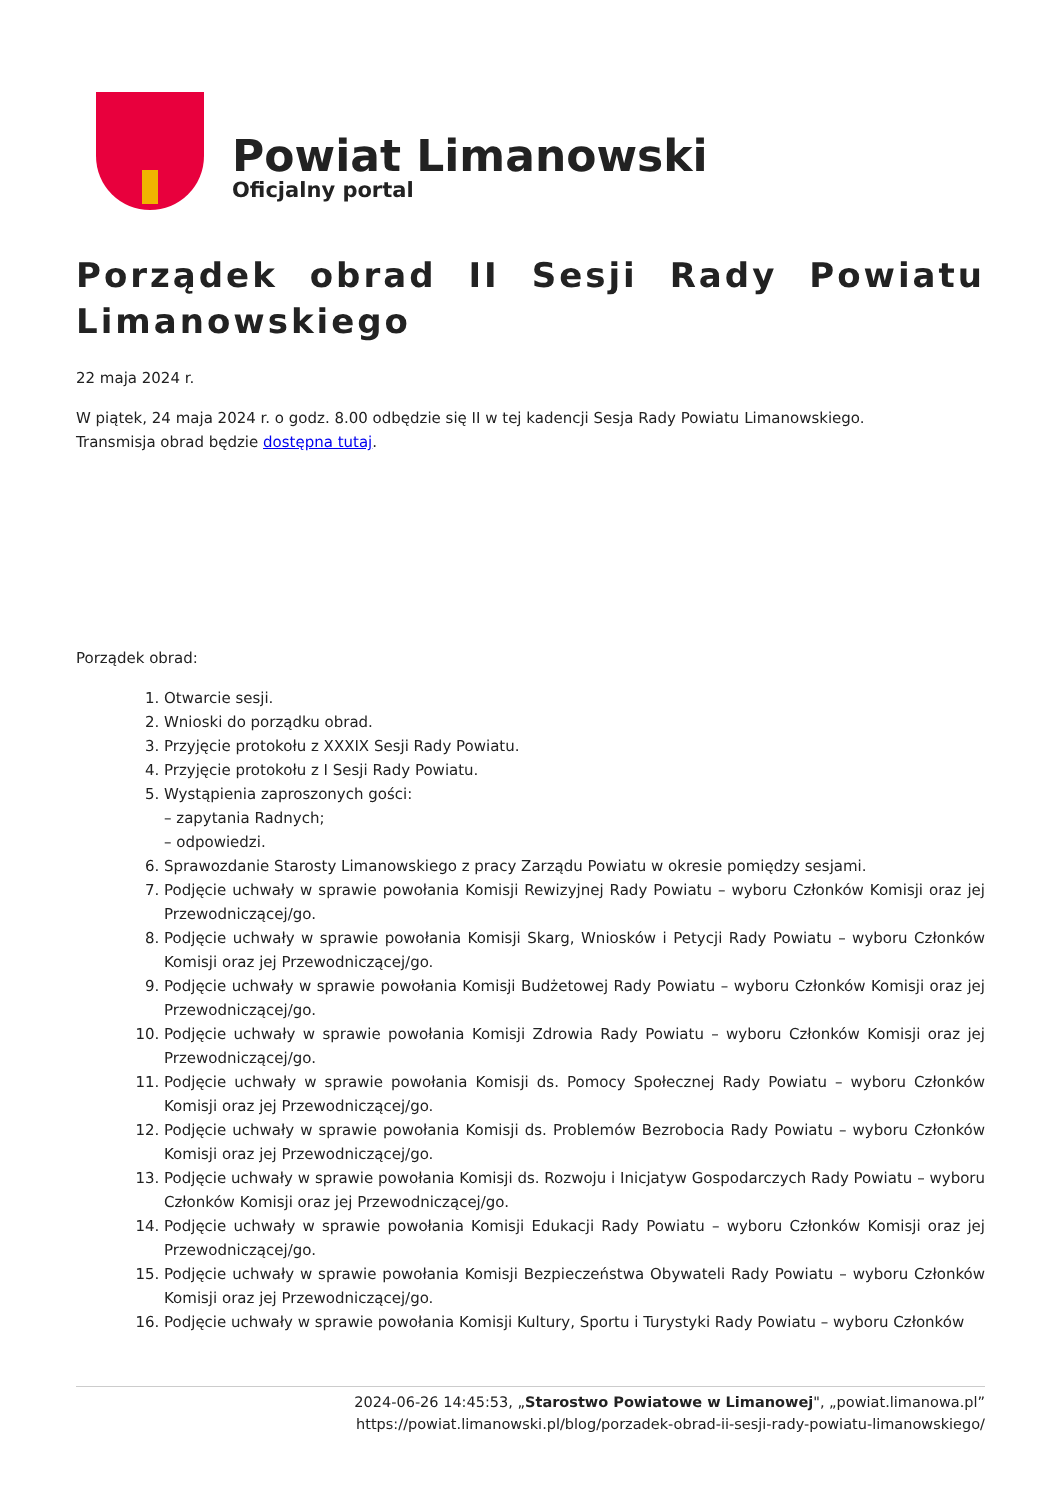Powiat Limanowski
Oficjalny portal
Porządek obrad II Sesji Rady Powiatu Limanowskiego
22 maja 2024 r.
W piątek, 24 maja 2024 r. o godz. 8.00 odbędzie się II w tej kadencji Sesja Rady Powiatu Limanowskiego.
Transmisja obrad będzie dostępna tutaj.
Porządek obrad:
1. Otwarcie sesji.
2. Wnioski do porządku obrad.
3. Przyjęcie protokołu z XXXIX Sesji Rady Powiatu.
4. Przyjęcie protokołu z I Sesji Rady Powiatu.
5. Wystąpienia zaproszonych gości:
– zapytania Radnych;
– odpowiedzi.
6. Sprawozdanie Starosty Limanowskiego z pracy Zarządu Powiatu w okresie pomiędzy sesjami.
7. Podjęcie uchwały w sprawie powołania Komisji Rewizyjnej Rady Powiatu – wyboru Członków Komisji oraz jej Przewodniczącej/go.
8. Podjęcie uchwały w sprawie powołania Komisji Skarg, Wniosków i Petycji Rady Powiatu – wyboru Członków Komisji oraz jej Przewodniczącej/go.
9. Podjęcie uchwały w sprawie powołania Komisji Budżetowej Rady Powiatu – wyboru Członków Komisji oraz jej Przewodniczącej/go.
10. Podjęcie uchwały w sprawie powołania Komisji Zdrowia Rady Powiatu – wyboru Członków Komisji oraz jej Przewodniczącej/go.
11. Podjęcie uchwały w sprawie powołania Komisji ds. Pomocy Społecznej Rady Powiatu – wyboru Członków Komisji oraz jej Przewodniczącej/go.
12. Podjęcie uchwały w sprawie powołania Komisji ds. Problemów Bezrobocia Rady Powiatu – wyboru Członków Komisji oraz jej Przewodniczącej/go.
13. Podjęcie uchwały w sprawie powołania Komisji ds. Rozwoju i Inicjatyw Gospodarczych Rady Powiatu – wyboru Członków Komisji oraz jej Przewodniczącej/go.
14. Podjęcie uchwały w sprawie powołania Komisji Edukacji Rady Powiatu – wyboru Członków Komisji oraz jej Przewodniczącej/go.
15. Podjęcie uchwały w sprawie powołania Komisji Bezpieczeństwa Obywateli Rady Powiatu – wyboru Członków Komisji oraz jej Przewodniczącej/go.
16. Podjęcie uchwały w sprawie powołania Komisji Kultury, Sportu i Turystyki Rady Powiatu – wyboru Członków
2024-06-26 14:45:53, „Starostwo Powiatowe w Limanowej", „powiat.limanowa.pl”
https://powiat.limanowski.pl/blog/porzadek-obrad-ii-sesji-rady-powiatu-limanowskiego/